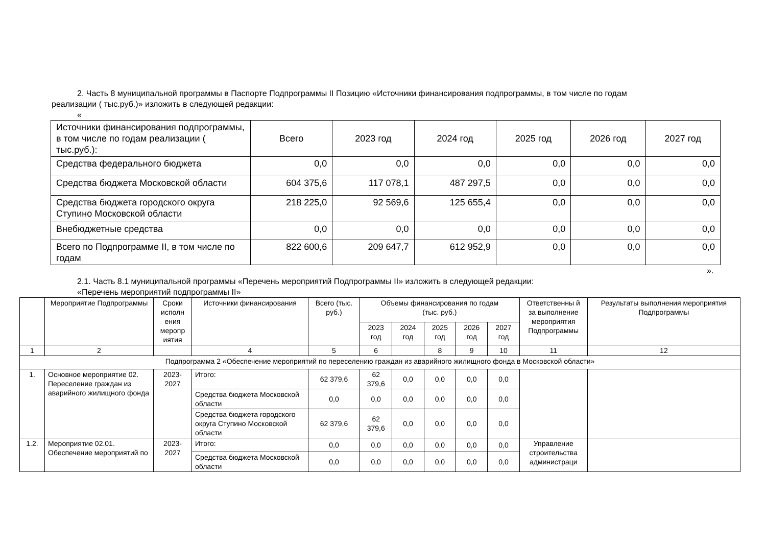2. Часть 8 муниципальной программы в Паспорте Подпрограммы II Позицию «Источники финансирования подпрограммы, в том числе по годам
реализации ( тыс.руб.)» изложить в следующей редакции:
«
| Источники финансирования подпрограммы, в том числе по годам реализации ( тыс.руб.): | Всего | 2023 год | 2024 год | 2025 год | 2026 год | 2027 год |
| Средства федерального бюджета | 0,0 | 0,0 | 0,0 | 0,0 | 0,0 | 0,0 |
| Средства бюджета Московской области | 604 375,6 | 117 078,1 | 487 297,5 | 0,0 | 0,0 | 0,0 |
| Средства бюджета городского округа Ступино Московской области | 218 225,0 | 92 569,6 | 125 655,4 | 0,0 | 0,0 | 0,0 |
| Внебюджетные средства | 0,0 | 0,0 | 0,0 | 0,0 | 0,0 | 0,0 |
| Всего по Подпрограмме II, в том числе по годам | 822 600,6 | 209 647,7 | 612 952,9 | 0,0 | 0,0 | 0,0 |
».
2.1. Часть 8.1 муниципальной программы «Перечень мероприятий Подпрограммы II» изложить в следующей редакции:
«Перечень мероприятий подпрограммы II»
| | Мероприятие Подпрограммы | Сроки исполн ения меропр иятия | Источники финансирования | Всего (тыс. руб.) | Объемы финансирования по годам (тыс. руб.) | | | | | Ответственны й за выполнение мероприятия Подпрограммы | Результаты выполнения мероприятия Подпрограммы |
| | | | | | 2023 год | 2024 год | 2025 год | 2026 год | 2027 год | | |
| 1 | 2 | | 4 | 5 | 6 | | 8 | 9 | 10 | 11 | 12 |
| Подпрограмма 2 «Обеспечение мероприятий по переселению граждан из аварийного жилищного фонда в Московской области» | | | | | | | | | | | |
| 1. | Основное мероприятие 02. Переселение граждан из аварийного жилищного фонда | 2023-2027 | Итого: | 62 379,6 | 62 379,6 | 0,0 | 0,0 | 0,0 | 0,0 | | |
| | | | Средства бюджета Московской области | 0,0 | 0,0 | 0,0 | 0,0 | 0,0 | 0,0 | | |
| | | | Средства бюджета городского округа Ступино Московской области | 62 379,6 | 62 379,6 | 0,0 | 0,0 | 0,0 | 0,0 | | |
| 1.2. | Мероприятие 02.01. Обеспечение мероприятий по | 2023-2027 | Итого: | 0,0 | 0,0 | 0,0 | 0,0 | 0,0 | 0,0 | Управление строительства администраци | |
| | | | Средства бюджета Московской области | 0,0 | 0,0 | 0,0 | 0,0 | 0,0 | 0,0 | | |